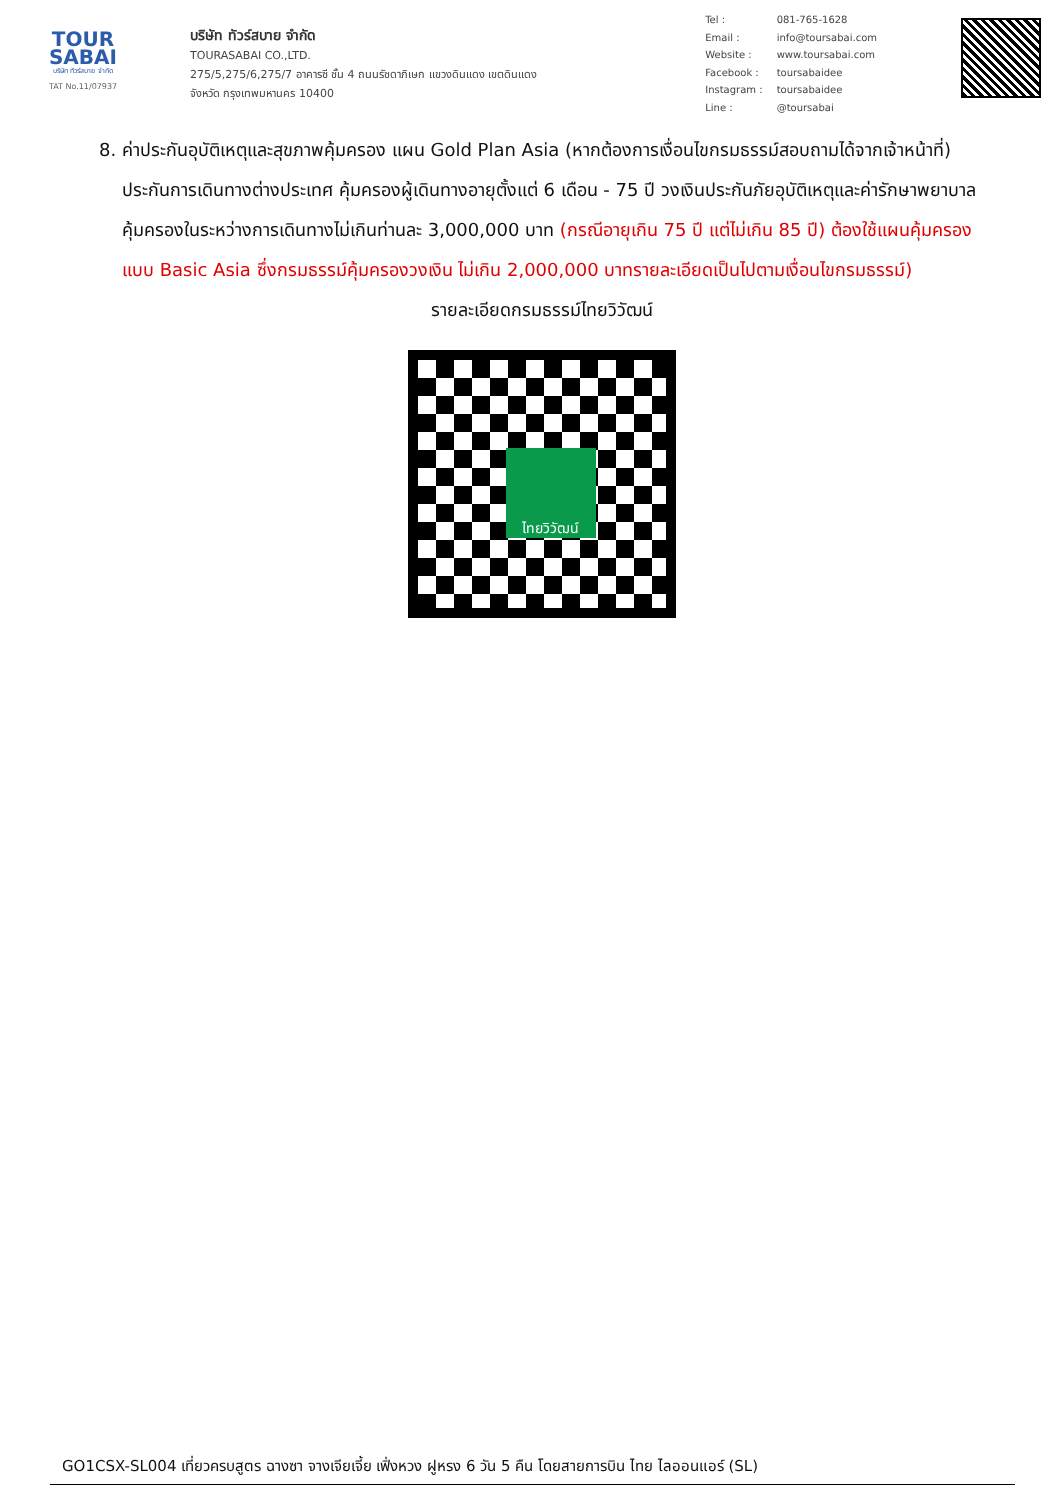TOUR SABAI
บริษัท ทัวร์สบาย จำกัด
TAT No.11/07937
บริษัท ทัวร์สบาย จำกัด
TOURASABAI CO.,LTD.
275/5,275/6,275/7 อาคารซี ชั้น 4 ถนนรัชดาภิเษก แขวงดินแดง เขตดินแดง
จังหวัด กรุงเทพมหานคร 10400
| Tel : | 081-765-1628 |
| Email : | info@toursabai.com |
| Website : | www.toursabai.com |
| Facebook : | toursabaidee |
| Instagram : | toursabaidee |
| Line : | @toursabai |
8. ค่าประกันอุบัติเหตุและสุขภาพคุ้มครอง แผน Gold Plan Asia (หากต้องการเงื่อนไขกรมธรรม์สอบถามได้จากเจ้าหน้าที่) ประกันการเดินทางต่างประเทศ คุ้มครองผู้เดินทางอายุตั้งแต่ 6 เดือน - 75 ปี วงเงินประกันภัยอุบัติเหตุและค่ารักษาพยาบาลคุ้มครองในระหว่างการเดินทางไม่เกินท่านละ 3,000,000 บาท (กรณีอายุเกิน 75 ปี แต่ไม่เกิน 85 ปี) ต้องใช้แผนคุ้มครองแบบ Basic Asia ซึ่งกรมธรรม์คุ้มครองวงเงิน ไม่เกิน 2,000,000 บาทรายละเอียดเป็นไปตามเงื่อนไขกรมธรรม์)
รายละเอียดกรมธรรม์ไทยวิวัฒน์
ไทยวิวัฒน์
GO1CSX-SL004 เที่ยวครบสูตร ฉางซา จางเจียเจี้ย เฟิ่งหวง ฝูหรง 6 วัน 5 คืน โดยสายการบิน ไทย ไลออนแอร์ (SL)